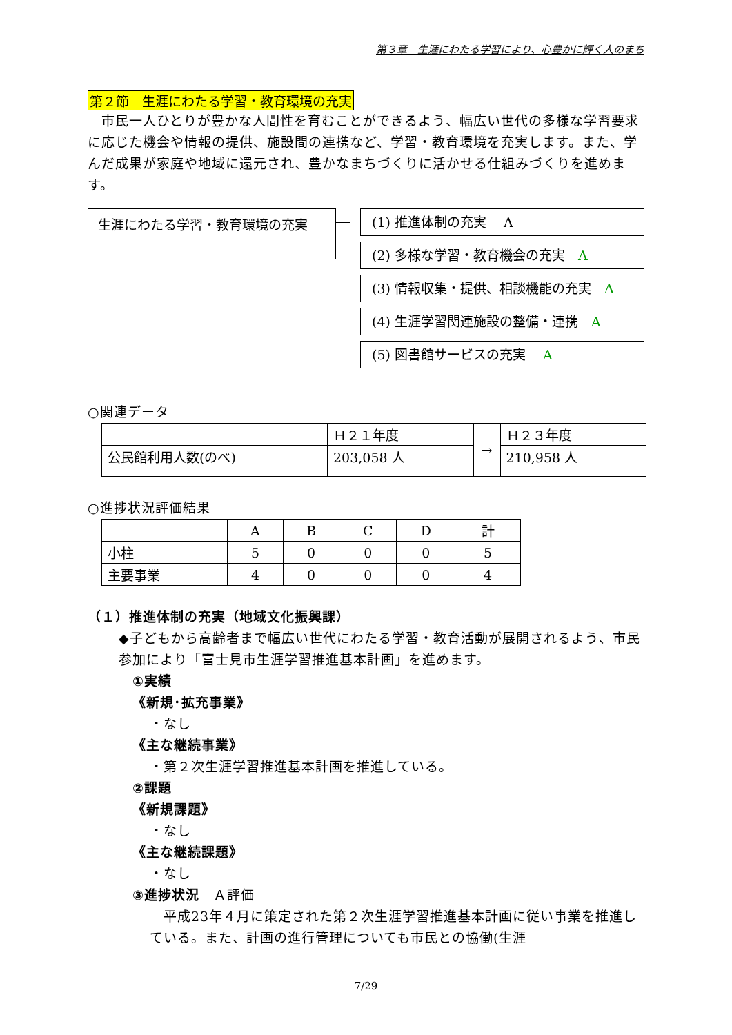第３章　生涯にわたる学習により、心豊かに輝く人のまち
第２節　生涯にわたる学習・教育環境の充実
　市民一人ひとりが豊かな人間性を育むことができるよう、幅広い世代の多様な学習要求に応じた機会や情報の提供、施設間の連携など、学習・教育環境を充実します。また、学んだ成果が家庭や地域に還元され、豊かなまちづくりに活かせる仕組みづくりを進めます。
生涯にわたる学習・教育環境の充実
(1) 推進体制の充実　 A
(2) 多様な学習・教育機会の充実　A
(3) 情報収集・提供、相談機能の充実　A
(4) 生涯学習関連施設の整備・連携　A
(5) 図書館サービスの充実　 A
○関連データ
| | Ｈ２１年度 | → | Ｈ２３年度 |
| 公民館利用人数(のべ) | 203,058 人 | | 210,958 人 |
○進捗状況評価結果
| | A | B | C | D | 計 |
| 小柱 | 5 | 0 | 0 | 0 | 5 |
| 主要事業 | 4 | 0 | 0 | 0 | 4 |
（１）推進体制の充実（地域文化振興課）
◆子どもから高齢者まで幅広い世代にわたる学習・教育活動が展開されるよう、市民参加により「富士見市生涯学習推進基本計画」を進めます。
①実績
《新規･拡充事業》
・なし
《主な継続事業》
・第２次生涯学習推進基本計画を推進している。
②課題
《新規課題》
・なし
《主な継続課題》
・なし
③進捗状況　Ａ評価
　平成23年４月に策定された第２次生涯学習推進基本計画に従い事業を推進している。また、計画の進行管理についても市民との協働(生涯
7/29